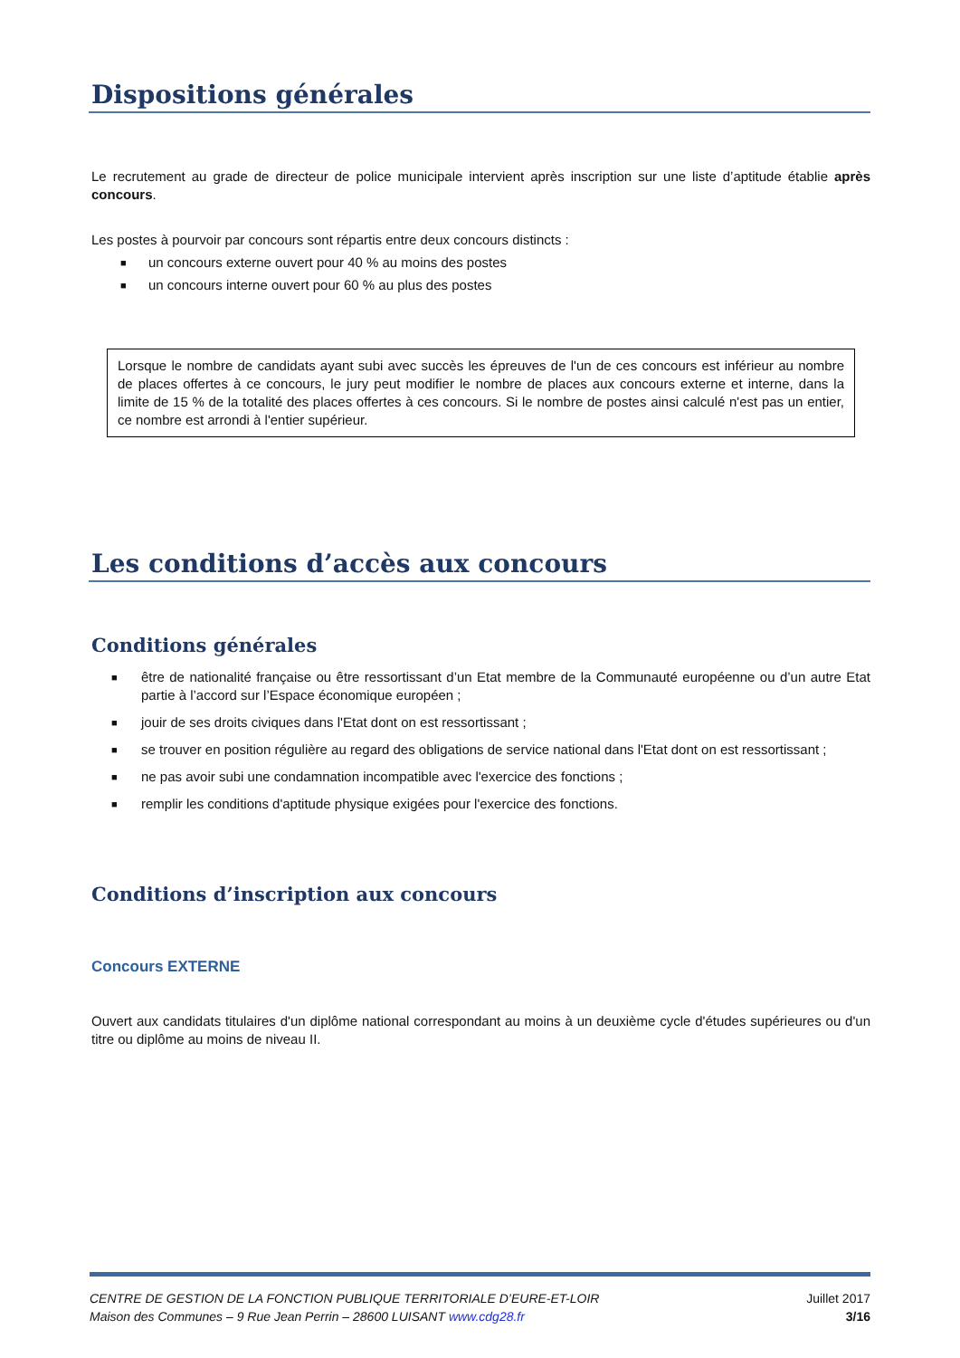Dispositions générales
Le recrutement au grade de directeur de police municipale intervient après inscription sur une liste d’aptitude établie après concours.
Les postes à pourvoir par concours sont répartis entre deux concours distincts :
■ un concours externe ouvert pour 40 % au moins des postes
■ un concours interne ouvert pour 60 % au plus des postes
Lorsque le nombre de candidats ayant subi avec succès les épreuves de l'un de ces concours est inférieur au nombre de places offertes à ce concours, le jury peut modifier le nombre de places aux concours externe et interne, dans la limite de 15 % de la totalité des places offertes à ces concours. Si le nombre de postes ainsi calculé n'est pas un entier, ce nombre est arrondi à l'entier supérieur.
Les conditions d’accès aux concours
Conditions générales
■ être de nationalité française ou être ressortissant d’un Etat membre de la Communauté européenne ou d’un autre Etat partie à l’accord sur l’Espace économique européen ;
■ jouir de ses droits civiques dans l'Etat dont on est ressortissant ;
■ se trouver en position régulière au regard des obligations de service national dans l'Etat dont on est ressortissant ;
■ ne pas avoir subi une condamnation incompatible avec l'exercice des fonctions ;
■ remplir les conditions d'aptitude physique exigées pour l'exercice des fonctions.
Conditions d’inscription aux concours
Concours EXTERNE
Ouvert aux candidats titulaires d'un diplôme national correspondant au moins à un deuxième cycle d'études supérieures ou d'un titre ou diplôme au moins de niveau II.
CENTRE DE GESTION DE LA FONCTION PUBLIQUE TERRITORIALE D’EURE-ET-LOIR Juillet 2017
Maison des Communes – 9 Rue Jean Perrin – 28600 LUISANT www.cdg28.fr 3/16